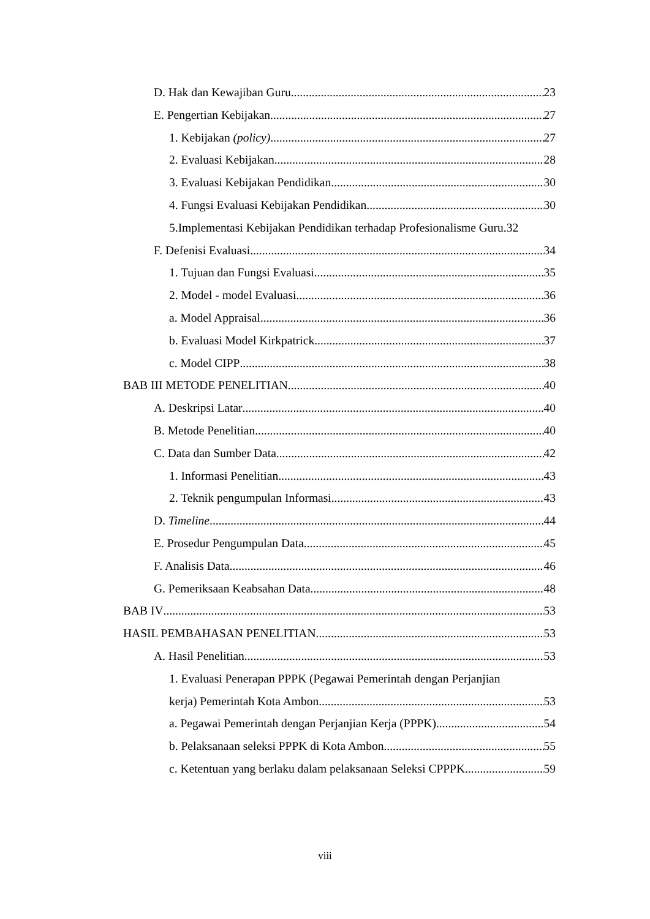D. Hak dan Kewajiban Guru 23
E. Pengertian Kebijakan 27
1. Kebijakan (policy) 27
2. Evaluasi Kebijakan 28
3. Evaluasi Kebijakan Pendidikan 30
4. Fungsi Evaluasi Kebijakan Pendidikan 30
5.Implementasi Kebijakan Pendidikan terhadap Profesionalisme Guru. 32
F. Defenisi Evaluasi 34
1. Tujuan dan Fungsi Evaluasi 35
2. Model - model Evaluasi 36
a. Model Appraisal 36
b. Evaluasi Model Kirkpatrick 37
c. Model CIPP 38
BAB III METODE PENELITIAN 40
A. Deskripsi Latar 40
B. Metode Penelitian 40
C. Data dan Sumber Data 42
1. Informasi Penelitian 43
2. Teknik pengumpulan Informasi 43
D. Timeline 44
E. Prosedur Pengumpulan Data 45
F. Analisis Data 46
G. Pemeriksaan Keabsahan Data 48
BAB IV 53
HASIL PEMBAHASAN PENELITIAN 53
A. Hasil Penelitian 53
1. Evaluasi Penerapan PPPK (Pegawai Pemerintah dengan Perjanjian
kerja) Pemerintah Kota Ambon 53
a. Pegawai Pemerintah dengan Perjanjian Kerja (PPPK) 54
b. Pelaksanaan seleksi PPPK di Kota Ambon 55
c. Ketentuan yang berlaku dalam pelaksanaan Seleksi CPPPK 59
viii